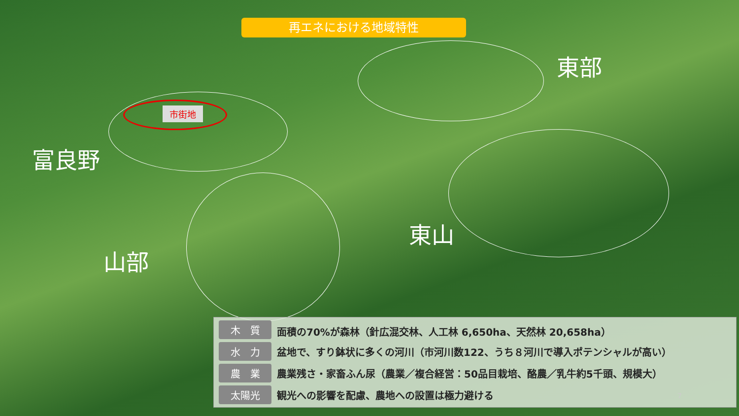再エネにおける地域特性
市街地
東部
富良野
山部
東山
| 木 質 | 面積の70%が森林（針広混交林、人工林 6,650ha、天然林 20,658ha） |
| 水 力 | 盆地で、すり鉢状に多くの河川（市河川数122、うち８河川で導入ポテンシャルが高い） |
| 農 業 | 農業残さ・家畜ふん尿（農業／複合経営：50品目栽培、酪農／乳牛約5千頭、規模大） |
| 太陽光 | 観光への影響を配慮、農地への設置は極力避ける |
7